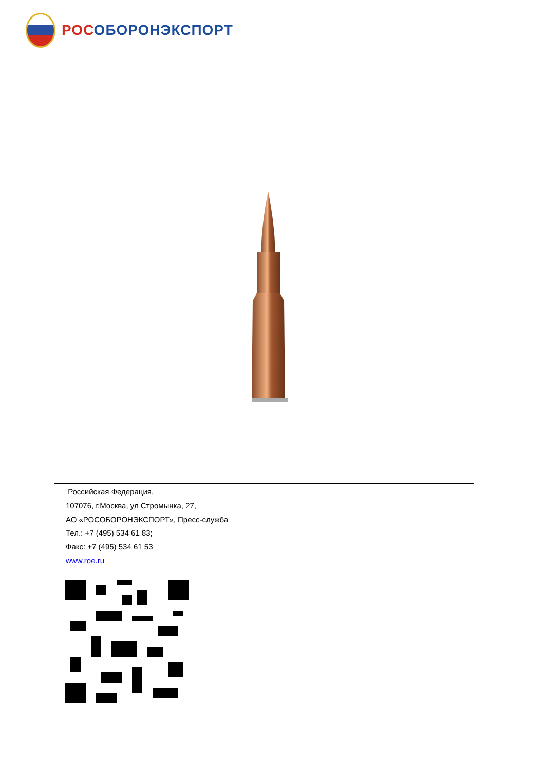РОСОБОРОНЭКСПОРТ
Российская Федерация,
107076, г.Москва, ул Стромынка, 27,
АО «РОСОБОРОНЭКСПОРТ», Пресс-служба
Тел.: +7 (495) 534 61 83;
Факс: +7 (495) 534 61 53
www.roe.ru